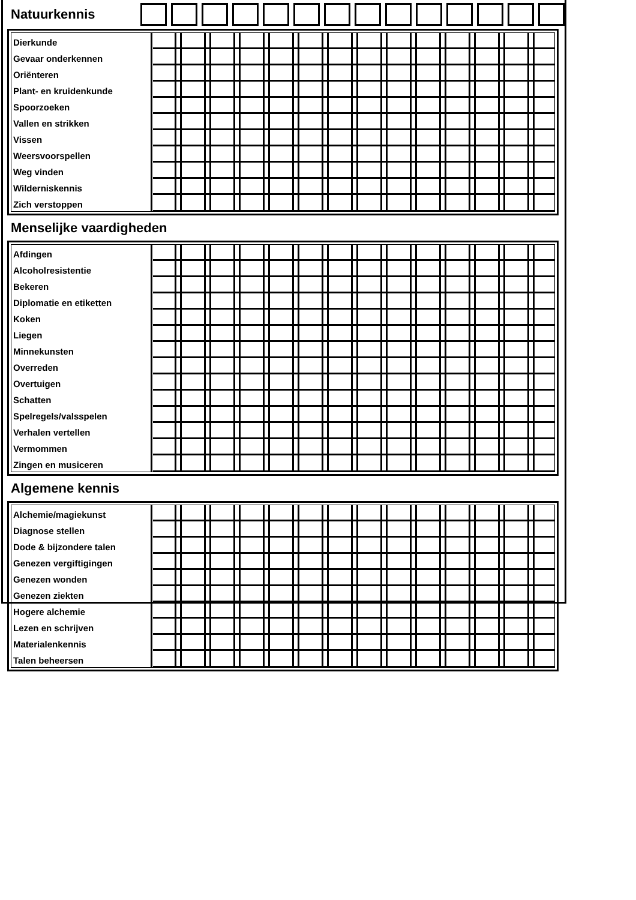Natuurkennis
| Dierkunde |
| Gevaar onderkennen |
| Oriënteren |
| Plant- en kruidenkunde |
| Spoorzoeken |
| Vallen en strikken |
| Vissen |
| Weersvoorspellen |
| Weg vinden |
| Wilderniskennis |
| Zich verstoppen |
Menselijke vaardigheden
| Afdingen |
| Alcoholresistentie |
| Bekeren |
| Diplomatie en etiketten |
| Koken |
| Liegen |
| Minnekunsten |
| Overreden |
| Overtuigen |
| Schatten |
| Spelregels/valsspelen |
| Verhalen vertellen |
| Vermommen |
| Zingen en musiceren |
Algemene kennis
| Alchemie/magiekunst |
| Diagnose stellen |
| Dode & bijzondere talen |
| Genezen vergiftigingen |
| Genezen wonden |
| Genezen ziekten |
| Hogere alchemie |
| Lezen en schrijven |
| Materialenkennis |
| Talen beheersen |